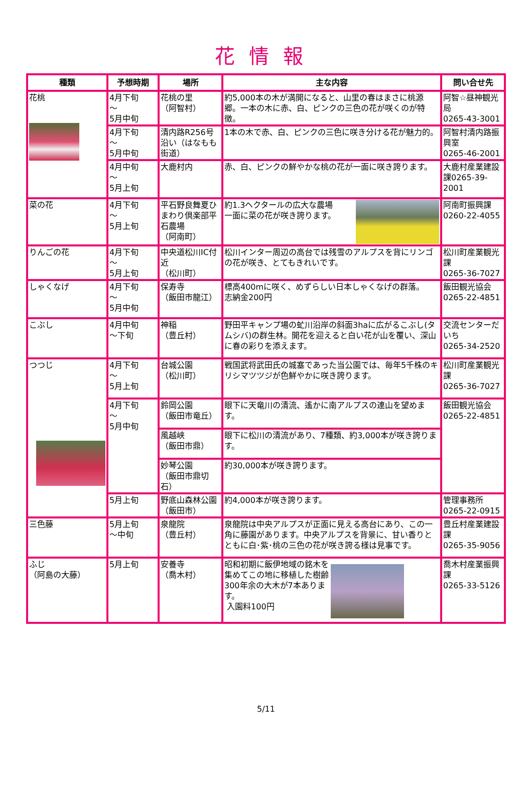花情報
| 種類 | 予想時期 | 場所 | 主な内容 | 問い合せ先 |
| --- | --- | --- | --- | --- |
| 花桃 | 4月下旬 ～ 5月中旬 | 花桃の里 （阿智村） | 約5,000本の木が満開になると、山里の春はまさに桃源郷。一本の木に赤、白、ピンクの三色の花が咲くのが特徴。 | 阿智☆昼神観光局 0265-43-3001 |
| | 4月下旬 ～ 5月中旬 | 清内路R256号沿い（はなもも街道） | 1本の木で赤、白、ピンクの三色に咲き分ける花が魅力的。 | 阿智村清内路振興室 0265-46-2001 |
| | 4月中旬 ～ 5月上旬 | 大鹿村内 | 赤、白、ピンクの鮮やかな桃の花が一面に咲き誇ります。 | 大鹿村産業建設課0265-39-2001 |
| 菜の花 | 4月下旬 ～ 5月上旬 | 平石野良舞夏ひまわり倶楽部平石農場 （阿南町） | 約1.3ヘクタールの広大な農場 一面に菜の花が咲き誇ります。 | 阿南町振興課 0260-22-4055 |
| りんごの花 | 4月下旬 ～ 5月上旬 | 中央道松川IC付近 （松川町） | 松川インター周辺の高台では残雪のアルプスを背にリンゴの花が咲き、とてもきれいです。 | 松川町産業観光課 0265-36-7027 |
| しゃくなげ | 4月下旬 ～ 5月中旬 | 保寿寺 （飯田市龍江） | 標高400mに咲く、めずらしい日本しゃくなげの群落。 志納金200円 | 飯田観光協会 0265-22-4851 |
| こぶし | 4月中旬 ～下旬 | 神稲 （豊丘村） | 野田平キャンプ場の虻川沿岸の斜面3haに広がるこぶし(タムシバ)の群生林。開花を迎えると白い花が山を覆い、深山に春の彩りを添えます。 | 交流センターだいち 0265-34-2520 |
| つつじ | 4月下旬 ～ 5月上旬 | 台城公園 （松川町） | 戦国武将武田氏の城塞であった当公園では、毎年5千株のキリシマツツジが色鮮やかに咲き誇ります。 | 松川町産業観光課 0265-36-7027 |
| | 4月下旬 ～ 5月中旬 | 鈴岡公園 （飯田市竜丘） | 眼下に天竜川の清流、遙かに南アルプスの連山を望めます。 | 飯田観光協会 0265-22-4851 |
| | | 風越峡 （飯田市鼎） | 眼下に松川の清流があり、7種類、約3,000本が咲き誇ります。 | |
| | | 妙琴公園 （飯田市鼎切石） | 約30,000本が咲き誇ります。 | |
| | 5月上旬 | 野底山森林公園 （飯田市） | 約4,000本が咲き誇ります。 | 管理事務所 0265-22-0915 |
| 三色藤 | 5月上旬 ～中旬 | 泉龍院 （豊丘村） | 泉龍院は中央アルプスが正面に見える高台にあり、この一角に藤園があります。中央アルプスを背景に、甘い香りとともに白･紫･桃の三色の花が咲き誇る様は見事です。 | 豊丘村産業建設課 0265-35-9056 |
| ふじ （阿島の大藤） | 5月上旬 | 安養寺 （喬木村） | 昭和初期に飯伊地域の銘木を集めてこの地に移植した樹齢300年余の大木が7本あります。 入園料100円 | 喬木村産業振興課 0265-33-5126 |
5/11